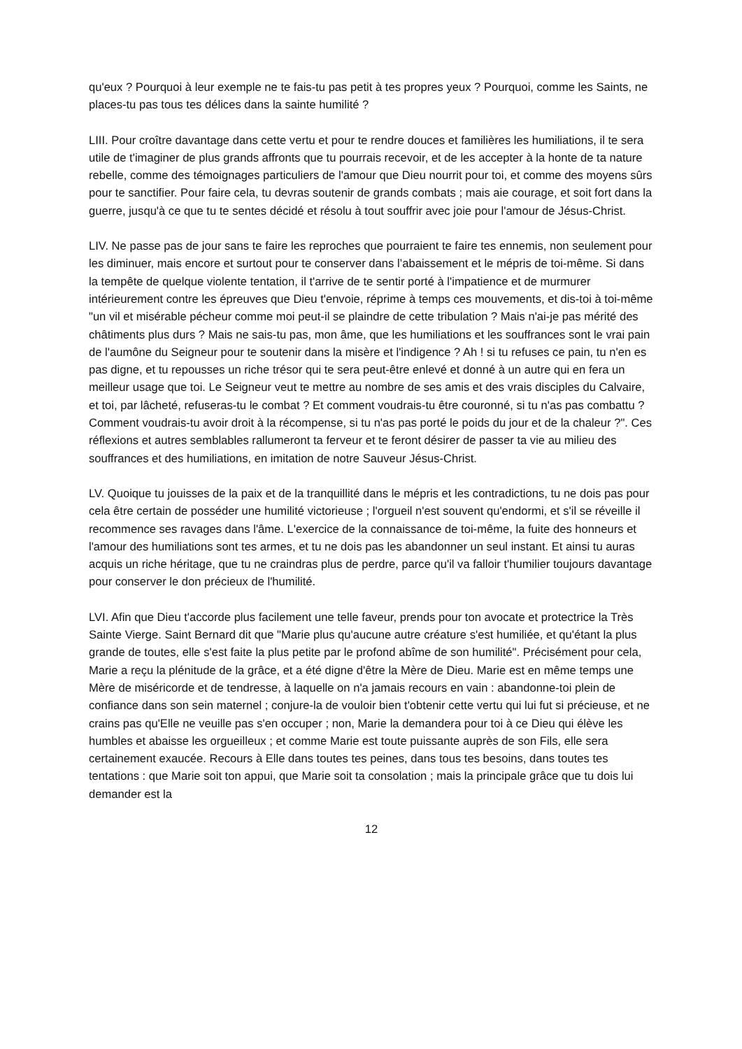qu'eux ? Pourquoi à leur exemple ne te fais-tu pas petit à tes propres yeux ? Pourquoi, comme les Saints, ne places-tu pas tous tes délices dans la sainte humilité ?
LIII. Pour croître davantage dans cette vertu et pour te rendre douces et familières les humiliations, il te sera utile de t'imaginer de plus grands affronts que tu pourrais recevoir, et de les accepter à la honte de ta nature rebelle, comme des témoignages particuliers de l'amour que Dieu nourrit pour toi, et comme des moyens sûrs pour te sanctifier. Pour faire cela, tu devras soutenir de grands combats ; mais aie courage, et soit fort dans la guerre, jusqu'à ce que tu te sentes décidé et résolu à tout souffrir avec joie pour l'amour de Jésus-Christ.
LIV. Ne passe pas de jour sans te faire les reproches que pourraient te faire tes ennemis, non seulement pour les diminuer, mais encore et surtout pour te conserver dans l’abaissement et le mépris de toi-même. Si dans la tempête de quelque violente tentation, il t'arrive de te sentir porté à l'impatience et de murmurer intérieurement contre les épreuves que Dieu t'envoie, réprime à temps ces mouvements, et dis-toi à toi-même "un vil et misérable pécheur comme moi peut-il se plaindre de cette tribulation ? Mais n'ai-je pas mérité des châtiments plus durs ? Mais ne sais-tu pas, mon âme, que les humiliations et les souffrances sont le vrai pain de l'aumône du Seigneur pour te soutenir dans la misère et l'indigence ? Ah ! si tu refuses ce pain, tu n'en es pas digne, et tu repousses un riche trésor qui te sera peut-être enlevé et donné à un autre qui en fera un meilleur usage que toi. Le Seigneur veut te mettre au nombre de ses amis et des vrais disciples du Calvaire, et toi, par lâcheté, refuseras-tu le combat ? Et comment voudrais-tu être couronné, si tu n'as pas combattu ? Comment voudrais-tu avoir droit à la récompense, si tu n'as pas porté le poids du jour et de la chaleur ?". Ces réflexions et autres semblables rallumeront ta ferveur et te feront désirer de passer ta vie au milieu des souffrances et des humiliations, en imitation de notre Sauveur Jésus-Christ.
LV. Quoique tu jouisses de la paix et de la tranquillité dans le mépris et les contradictions, tu ne dois pas pour cela être certain de posséder une humilité victorieuse ; l'orgueil n'est souvent qu'endormi, et s'il se réveille il recommence ses ravages dans l'âme. L'exercice de la connaissance de toi-même, la fuite des honneurs et l'amour des humiliations sont tes armes, et tu ne dois pas les abandonner un seul instant. Et ainsi tu auras acquis un riche héritage, que tu ne craindras plus de perdre, parce qu'il va falloir t'humilier toujours davantage pour conserver le don précieux de l'humilité.
LVI. Afin que Dieu t'accorde plus facilement une telle faveur, prends pour ton avocate et protectrice la Très Sainte Vierge. Saint Bernard dit que "Marie plus qu'aucune autre créature s'est humiliée, et qu'étant la plus grande de toutes, elle s'est faite la plus petite par le profond abîme de son humilité". Précisément pour cela, Marie a reçu la plénitude de la grâce, et a été digne d'être la Mère de Dieu. Marie est en même temps une Mère de miséricorde et de tendresse, à laquelle on n'a jamais recours en vain : abandonne-toi plein de confiance dans son sein maternel ; conjure-la de vouloir bien t'obtenir cette vertu qui lui fut si précieuse, et ne crains pas qu'Elle ne veuille pas s'en occuper ; non, Marie la demandera pour toi à ce Dieu qui élève les humbles et abaisse les orgueilleux ; et comme Marie est toute puissante auprès de son Fils, elle sera certainement exaucée. Recours à Elle dans toutes tes peines, dans tous tes besoins, dans toutes tes tentations : que Marie soit ton appui, que Marie soit ta consolation ; mais la principale grâce que tu dois lui demander est la
12